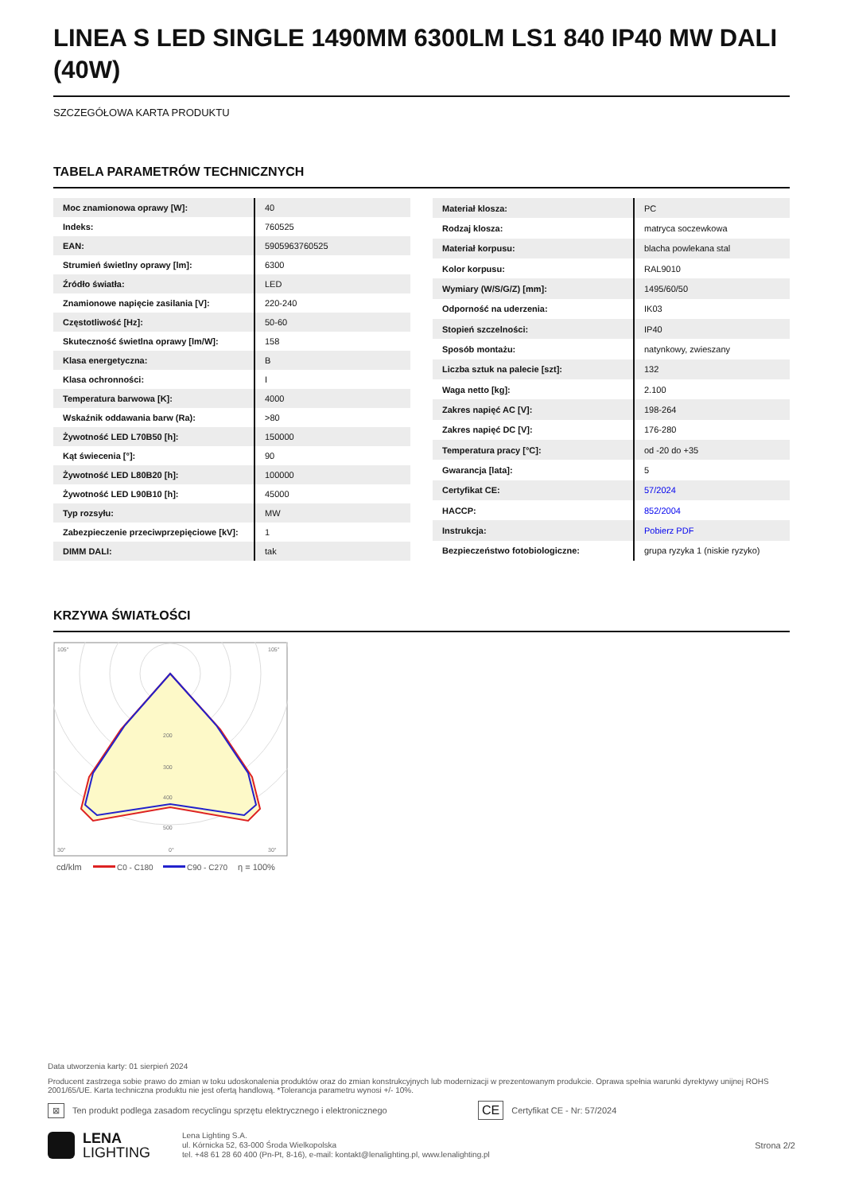LINEA S LED SINGLE 1490MM 6300LM LS1 840 IP40 MW DALI (40W)
SZCZEGÓŁOWA KARTA PRODUKTU
TABELA PARAMETRÓW TECHNICZNYCH
| Moc znamionowa oprawy [W]: | 40 |
| Indeks: | 760525 |
| EAN: | 5905963760525 |
| Strumień świetlny oprawy [lm]: | 6300 |
| Źródło światła: | LED |
| Znamionowe napięcie zasilania [V]: | 220-240 |
| Częstotliwość [Hz]: | 50-60 |
| Skuteczność świetlna oprawy [lm/W]: | 158 |
| Klasa energetyczna: | B |
| Klasa ochronności: | I |
| Temperatura barwowa [K]: | 4000 |
| Wskaźnik oddawania barw (Ra): | >80 |
| Żywotność LED L70B50 [h]: | 150000 |
| Kąt świecenia [°]: | 90 |
| Żywotność LED L80B20 [h]: | 100000 |
| Żywotność LED L90B10 [h]: | 45000 |
| Typ rozsyłu: | MW |
| Zabezpieczenie przeciwprzepięciowe [kV]: | 1 |
| DIMM DALI: | tak |
| Materiał klosza: | PC |
| Rodzaj klosza: | matryca soczewkowa |
| Materiał korpusu: | blacha powlekana stal |
| Kolor korpusu: | RAL9010 |
| Wymiary (W/S/G/Z) [mm]: | 1495/60/50 |
| Odporność na uderzenia: | IK03 |
| Stopień szczelności: | IP40 |
| Sposób montażu: | natynkowy, zwieszany |
| Liczba sztuk na palecie [szt]: | 132 |
| Waga netto [kg]: | 2.100 |
| Zakres napięć AC [V]: | 198-264 |
| Zakres napięć DC [V]: | 176-280 |
| Temperatura pracy [°C]: | od -20 do +35 |
| Gwarancja [lata]: | 5 |
| Certyfikat CE: | 57/2024 |
| HACCP: | 852/2004 |
| Instrukcja: | Pobierz PDF |
| Bezpieczeństwo fotobiologiczne: | grupa ryzyka 1 (niskie ryzyko) |
KRZYWA ŚWIATŁOŚCI
105°
105°
200
300
400
500
30°
0°
30°
cd/klm
C0 - C180
C90 - C270
η = 100%
Data utworzenia karty: 01 sierpień 2024
Producent zastrzega sobie prawo do zmian w toku udoskonalenia produktów oraz do zmian konstrukcyjnych lub modernizacji w prezentowanym produkcie. Oprawa spełnia warunki dyrektywy unijnej ROHS 2001/65/UE. Karta techniczna produktu nie jest ofertą handlową. *Tolerancja parametru wynosi +/- 10%.
⊠ Ten produkt podlega zasadom recyclingu sprzętu elektrycznego i elektronicznego CE Certyfikat CE - Nr: 57/2024
LENA
LIGHTING
Lena Lighting S.A.
ul. Kórnicka 52, 63-000 Środa Wielkopolska
tel. +48 61 28 60 400 (Pn-Pt, 8-16), e-mail: kontakt@lenalighting.pl, www.lenalighting.pl
Strona 2/2